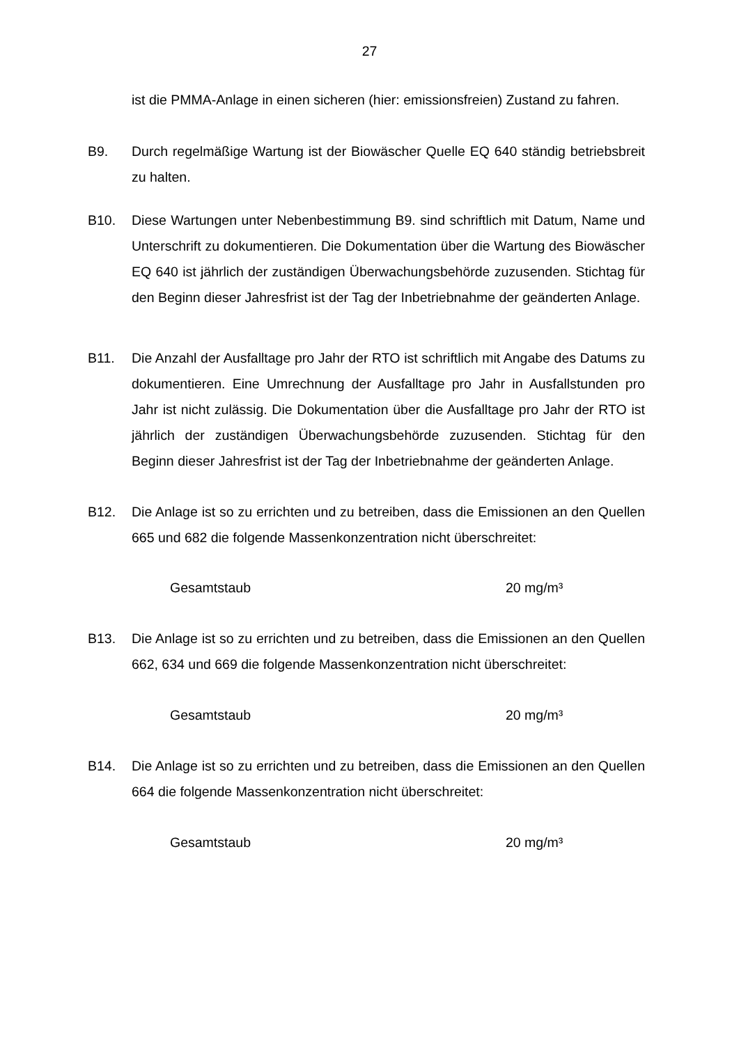27
ist die PMMA-Anlage in einen sicheren (hier: emissionsfreien) Zustand zu fahren.
B9. Durch regelmäßige Wartung ist der Biowäscher Quelle EQ 640 ständig betriebsbreit zu halten.
B10. Diese Wartungen unter Nebenbestimmung B9. sind schriftlich mit Datum, Name und Unterschrift zu dokumentieren. Die Dokumentation über die Wartung des Biowäscher EQ 640 ist jährlich der zuständigen Überwachungsbehörde zuzusenden. Stichtag für den Beginn dieser Jahresfrist ist der Tag der Inbetriebnahme der geänderten Anlage.
B11. Die Anzahl der Ausfalltage pro Jahr der RTO ist schriftlich mit Angabe des Datums zu dokumentieren. Eine Umrechnung der Ausfalltage pro Jahr in Ausfallstunden pro Jahr ist nicht zulässig. Die Dokumentation über die Ausfalltage pro Jahr der RTO ist jährlich der zuständigen Überwachungsbehörde zuzusenden. Stichtag für den Beginn dieser Jahresfrist ist der Tag der Inbetriebnahme der geänderten Anlage.
B12. Die Anlage ist so zu errichten und zu betreiben, dass die Emissionen an den Quellen 665 und 682 die folgende Massenkonzentration nicht überschreitet:
Gesamtstaub 20 mg/m³
B13. Die Anlage ist so zu errichten und zu betreiben, dass die Emissionen an den Quellen 662, 634 und 669 die folgende Massenkonzentration nicht überschreitet:
Gesamtstaub 20 mg/m³
B14. Die Anlage ist so zu errichten und zu betreiben, dass die Emissionen an den Quellen 664 die folgende Massenkonzentration nicht überschreitet:
Gesamtstaub 20 mg/m³